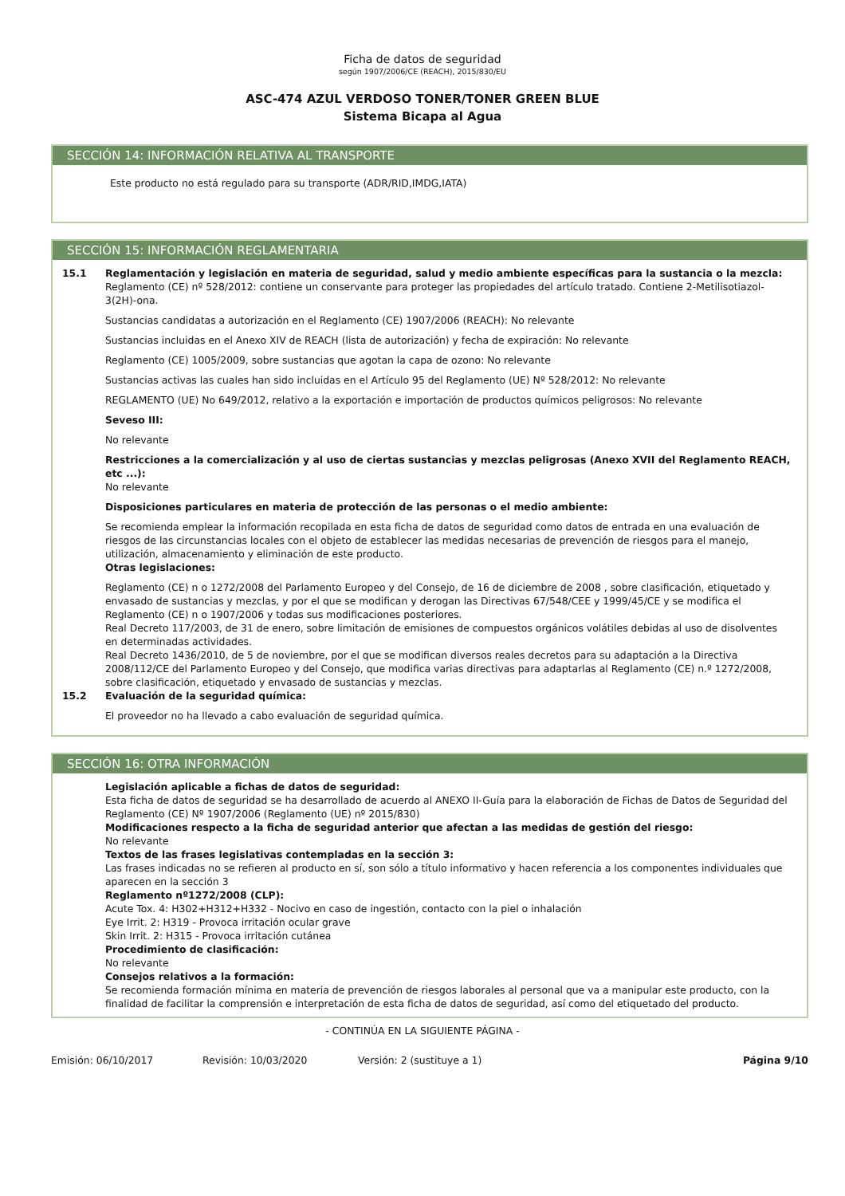Ficha de datos de seguridad
según 1907/2006/CE (REACH), 2015/830/EU
ASC-474 AZUL VERDOSO TONER/TONER GREEN BLUE
Sistema Bicapa al Agua
SECCIÓN 14: INFORMACIÓN RELATIVA AL TRANSPORTE
Este producto no está regulado para su transporte (ADR/RID,IMDG,IATA)
SECCIÓN 15: INFORMACIÓN REGLAMENTARIA
15.1 Reglamentación y legislación en materia de seguridad, salud y medio ambiente específicas para la sustancia o la mezcla:
Reglamento (CE) nº 528/2012: contiene un conservante para proteger las propiedades del artículo tratado. Contiene 2-Metilisotiazol-3(2H)-ona.
Sustancias candidatas a autorización en el Reglamento (CE) 1907/2006 (REACH): No relevante
Sustancias incluidas en el Anexo XIV de REACH (lista de autorización) y fecha de expiración: No relevante
Reglamento (CE) 1005/2009, sobre sustancias que agotan la capa de ozono: No relevante
Sustancias activas las cuales han sido incluidas en el Artículo 95 del Reglamento (UE) Nº 528/2012: No relevante
REGLAMENTO (UE) No 649/2012, relativo a la exportación e importación de productos químicos peligrosos: No relevante
Seveso III:
No relevante
Restricciones a la comercialización y al uso de ciertas sustancias y mezclas peligrosas (Anexo XVII del Reglamento REACH, etc ...):
No relevante
Disposiciones particulares en materia de protección de las personas o el medio ambiente:
Se recomienda emplear la información recopilada en esta ficha de datos de seguridad como datos de entrada en una evaluación de riesgos de las circunstancias locales con el objeto de establecer las medidas necesarias de prevención de riesgos para el manejo, utilización, almacenamiento y eliminación de este producto.
Otras legislaciones:
Reglamento (CE) n o 1272/2008 del Parlamento Europeo y del Consejo, de 16 de diciembre de 2008 , sobre clasificación, etiquetado y envasado de sustancias y mezclas, y por el que se modifican y derogan las Directivas 67/548/CEE y 1999/45/CE y se modifica el Reglamento (CE) n o 1907/2006 y todas sus modificaciones posteriores.
Real Decreto 117/2003, de 31 de enero, sobre limitación de emisiones de compuestos orgánicos volátiles debidas al uso de disolventes en determinadas actividades.
Real Decreto 1436/2010, de 5 de noviembre, por el que se modifican diversos reales decretos para su adaptación a la Directiva 2008/112/CE del Parlamento Europeo y del Consejo, que modifica varias directivas para adaptarlas al Reglamento (CE) n.º 1272/2008, sobre clasificación, etiquetado y envasado de sustancias y mezclas.
15.2 Evaluación de la seguridad química:
El proveedor no ha llevado a cabo evaluación de seguridad química.
SECCIÓN 16: OTRA INFORMACIÓN
Legislación aplicable a fichas de datos de seguridad:
Esta ficha de datos de seguridad se ha desarrollado de acuerdo al ANEXO II-Guía para la elaboración de Fichas de Datos de Seguridad del Reglamento (CE) Nº 1907/2006 (Reglamento (UE) nº 2015/830)
Modificaciones respecto a la ficha de seguridad anterior que afectan a las medidas de gestión del riesgo:
No relevante
Textos de las frases legislativas contempladas en la sección 3:
Las frases indicadas no se refieren al producto en sí, son sólo a título informativo y hacen referencia a los componentes individuales que aparecen en la sección 3
Reglamento nº1272/2008 (CLP):
Acute Tox. 4: H302+H312+H332 - Nocivo en caso de ingestión, contacto con la piel o inhalación
Eye Irrit. 2: H319 - Provoca irritación ocular grave
Skin Irrit. 2: H315 - Provoca irritación cutánea
Procedimiento de clasificación:
No relevante
Consejos relativos a la formación:
Se recomienda formación mínima en materia de prevención de riesgos laborales al personal que va a manipular este producto, con la finalidad de facilitar la comprensión e interpretación de esta ficha de datos de seguridad, así como del etiquetado del producto.
- CONTINÚA EN LA SIGUIENTE PÁGINA -
Emisión: 06/10/2017 Revisión: 10/03/2020 Versión: 2 (sustituye a 1) Página 9/10